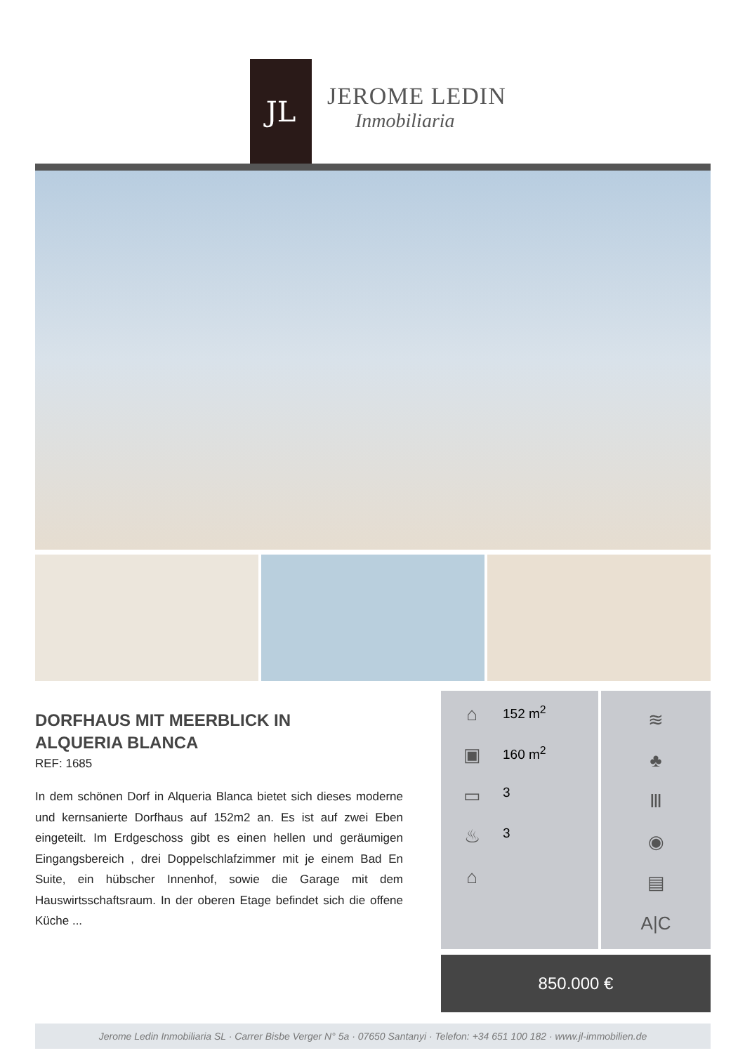JL
JEROME LEDIN
Inmobiliaria
DORFHAUS MIT MEERBLICK IN
ALQUERIA BLANCA
REF: 1685
In dem schönen Dorf in Alqueria Blanca bietet sich dieses moderne und kernsanierte Dorfhaus auf 152m2 an. Es ist auf zwei Eben eingeteilt. Im Erdgeschoss gibt es einen hellen und geräumigen Eingangsbereich , drei Doppelschlafzimmer mit je einem Bad En Suite, ein hübscher Innenhof, sowie die Garage mit dem Hauswirtsschaftsraum. In der oberen Etage befindet sich die offene Küche ...
⌂ 152 m<sup>2</sup>
▣ 160 m<sup>2</sup>
▭ 3
♨ 3
⌂
≋
♣
Ⅲ
◉
▤
A|C
850.000 €
Jerome Ledin Inmobiliaria SL · Carrer Bisbe Verger N° 5a · 07650 Santanyi · Telefon: +34 651 100 182 · www.jl-immobilien.de